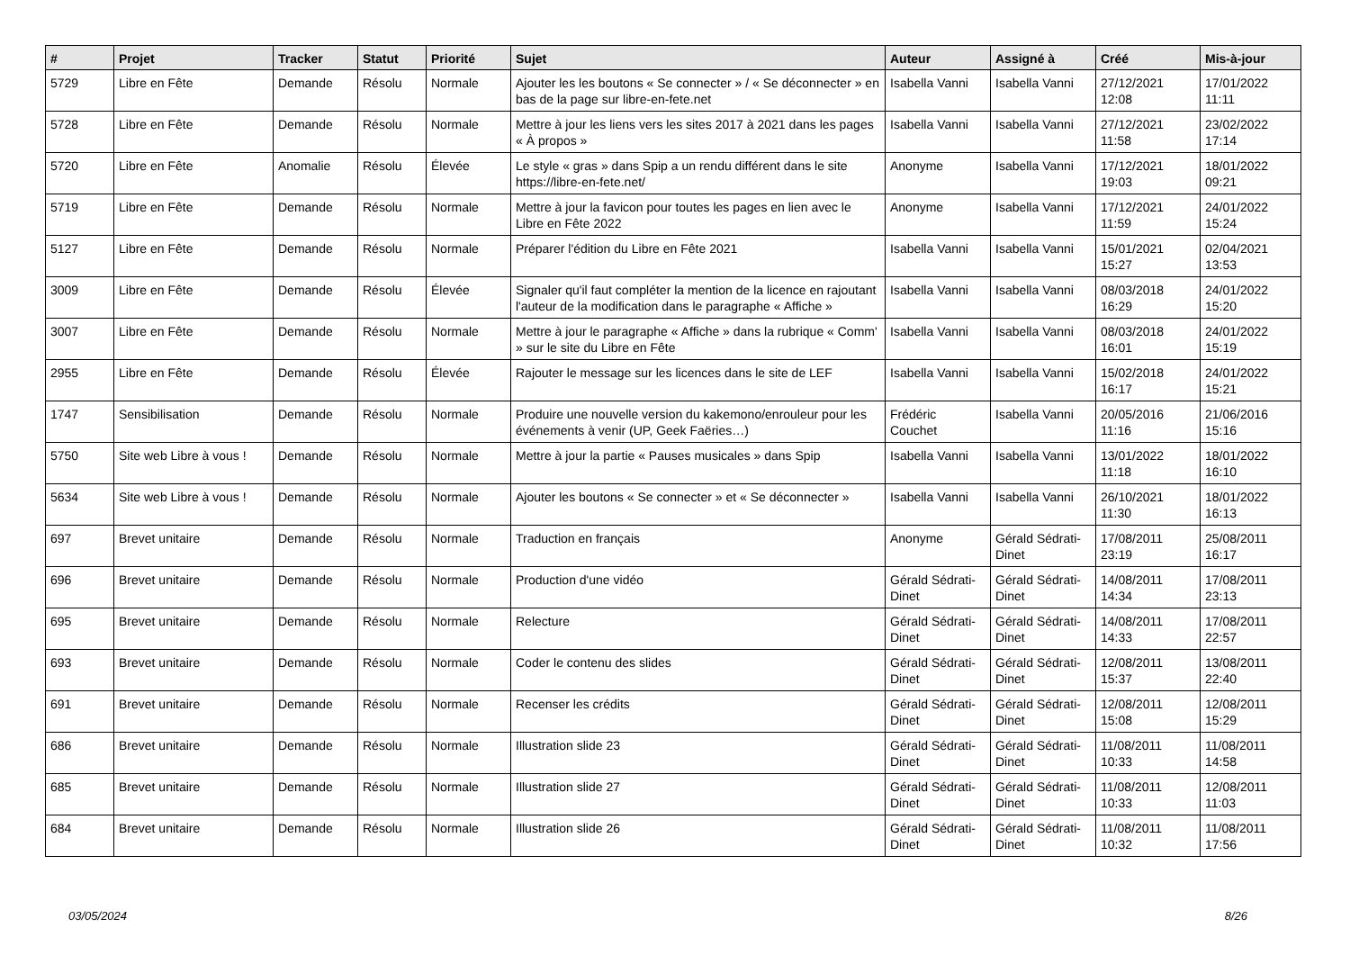| # | Projet | Tracker | Statut | Priorité | Sujet | Auteur | Assigné à | Créé | Mis-à-jour |
| --- | --- | --- | --- | --- | --- | --- | --- | --- | --- |
| 5729 | Libre en Fête | Demande | Résolu | Normale | Ajouter les les boutons « Se connecter » / « Se déconnecter » en bas de la page sur libre-en-fete.net | Isabella Vanni | Isabella Vanni | 27/12/2021 12:08 | 17/01/2022 11:11 |
| 5728 | Libre en Fête | Demande | Résolu | Normale | Mettre à jour les liens vers les sites 2017 à 2021 dans les pages « À propos » | Isabella Vanni | Isabella Vanni | 27/12/2021 11:58 | 23/02/2022 17:14 |
| 5720 | Libre en Fête | Anomalie | Résolu | Élevée | Le style « gras » dans Spip a un rendu différent dans le site https://libre-en-fete.net/ | Anonyme | Isabella Vanni | 17/12/2021 19:03 | 18/01/2022 09:21 |
| 5719 | Libre en Fête | Demande | Résolu | Normale | Mettre à jour la favicon pour toutes les pages en lien avec le Libre en Fête 2022 | Anonyme | Isabella Vanni | 17/12/2021 11:59 | 24/01/2022 15:24 |
| 5127 | Libre en Fête | Demande | Résolu | Normale | Préparer l'édition du Libre en Fête 2021 | Isabella Vanni | Isabella Vanni | 15/01/2021 15:27 | 02/04/2021 13:53 |
| 3009 | Libre en Fête | Demande | Résolu | Élevée | Signaler qu'il faut compléter la mention de la licence en rajoutant l'auteur de la modification dans le paragraphe « Affiche » | Isabella Vanni | Isabella Vanni | 08/03/2018 16:29 | 24/01/2022 15:20 |
| 3007 | Libre en Fête | Demande | Résolu | Normale | Mettre à jour le paragraphe « Affiche » dans la rubrique « Comm' » sur le site du Libre en Fête | Isabella Vanni | Isabella Vanni | 08/03/2018 16:01 | 24/01/2022 15:19 |
| 2955 | Libre en Fête | Demande | Résolu | Élevée | Rajouter le message sur les licences dans le site de LEF | Isabella Vanni | Isabella Vanni | 15/02/2018 16:17 | 24/01/2022 15:21 |
| 1747 | Sensibilisation | Demande | Résolu | Normale | Produire une nouvelle version du kakemono/enrouleur pour les événements à venir (UP, Geek Faëries…) | Frédéric Couchet | Isabella Vanni | 20/05/2016 11:16 | 21/06/2016 15:16 |
| 5750 | Site web Libre à vous ! | Demande | Résolu | Normale | Mettre à jour la partie « Pauses musicales » dans Spip | Isabella Vanni | Isabella Vanni | 13/01/2022 11:18 | 18/01/2022 16:10 |
| 5634 | Site web Libre à vous ! | Demande | Résolu | Normale | Ajouter les boutons « Se connecter » et « Se déconnecter » | Isabella Vanni | Isabella Vanni | 26/10/2021 11:30 | 18/01/2022 16:13 |
| 697 | Brevet unitaire | Demande | Résolu | Normale | Traduction en français | Anonyme | Gérald Sédrati-Dinet | 17/08/2011 23:19 | 25/08/2011 16:17 |
| 696 | Brevet unitaire | Demande | Résolu | Normale | Production d'une vidéo | Gérald Sédrati-Dinet | Gérald Sédrati-Dinet | 14/08/2011 14:34 | 17/08/2011 23:13 |
| 695 | Brevet unitaire | Demande | Résolu | Normale | Relecture | Gérald Sédrati-Dinet | Gérald Sédrati-Dinet | 14/08/2011 14:33 | 17/08/2011 22:57 |
| 693 | Brevet unitaire | Demande | Résolu | Normale | Coder le contenu des slides | Gérald Sédrati-Dinet | Gérald Sédrati-Dinet | 12/08/2011 15:37 | 13/08/2011 22:40 |
| 691 | Brevet unitaire | Demande | Résolu | Normale | Recenser les crédits | Gérald Sédrati-Dinet | Gérald Sédrati-Dinet | 12/08/2011 15:08 | 12/08/2011 15:29 |
| 686 | Brevet unitaire | Demande | Résolu | Normale | Illustration slide 23 | Gérald Sédrati-Dinet | Gérald Sédrati-Dinet | 11/08/2011 10:33 | 11/08/2011 14:58 |
| 685 | Brevet unitaire | Demande | Résolu | Normale | Illustration slide 27 | Gérald Sédrati-Dinet | Gérald Sédrati-Dinet | 11/08/2011 10:33 | 12/08/2011 11:03 |
| 684 | Brevet unitaire | Demande | Résolu | Normale | Illustration slide 26 | Gérald Sédrati-Dinet | Gérald Sédrati-Dinet | 11/08/2011 10:32 | 11/08/2011 17:56 |
03/05/2024 8/26